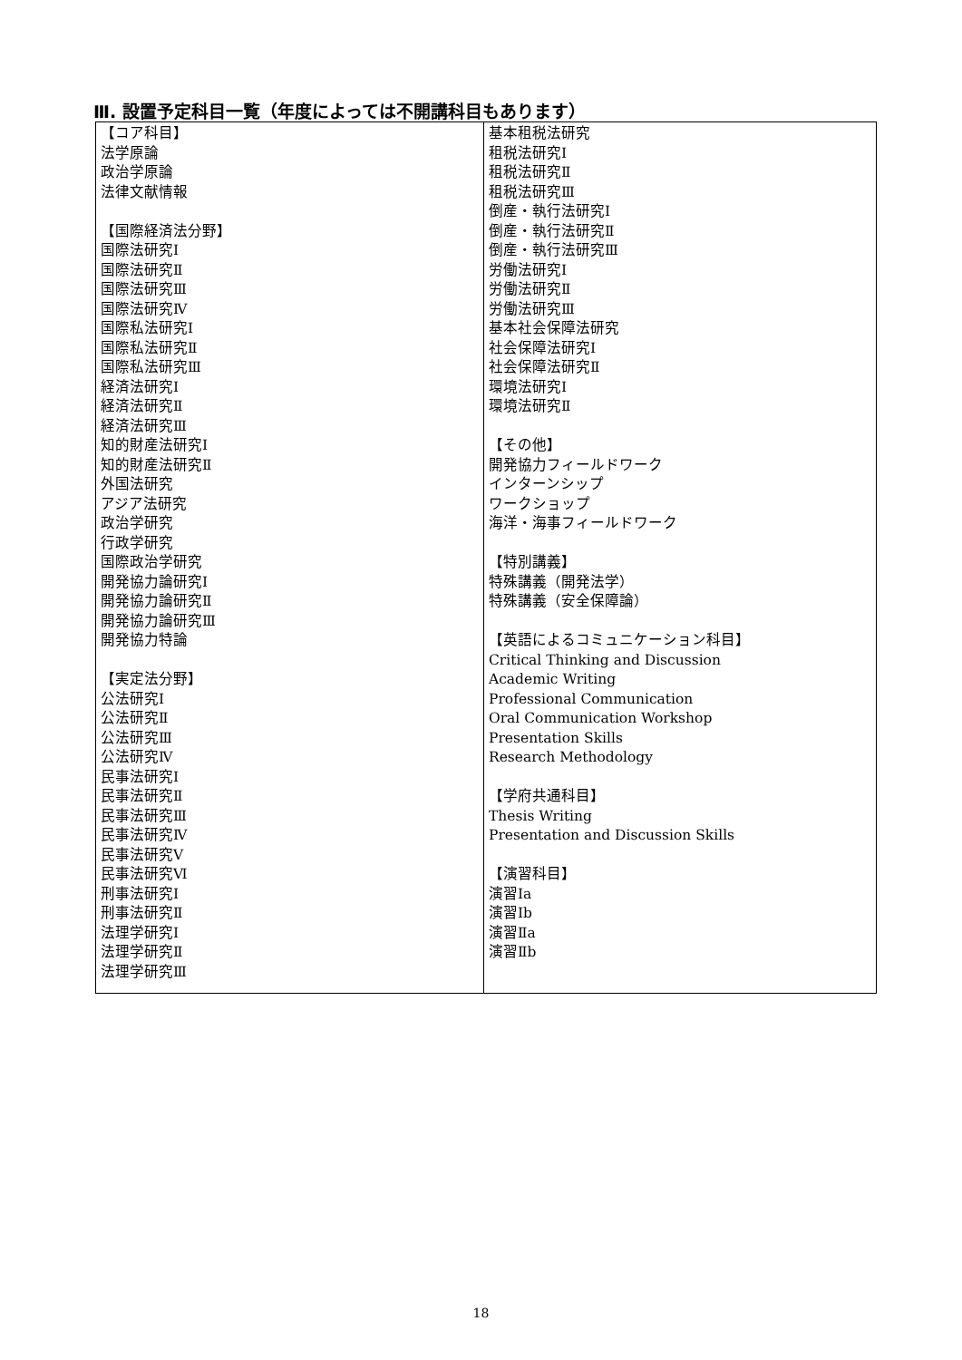Ⅲ. 設置予定科目一覧（年度によっては不開講科目もあります）
| 【コア科目】 法学原論 政治学原論 法律文献情報 【国際経済法分野】 国際法研究Ⅰ 国際法研究Ⅱ 国際法研究Ⅲ 国際法研究Ⅳ 国際私法研究Ⅰ 国際私法研究Ⅱ 国際私法研究Ⅲ 経済法研究Ⅰ 経済法研究Ⅱ 経済法研究Ⅲ 知的財産法研究Ⅰ 知的財産法研究Ⅱ 外国法研究 アジア法研究 政治学研究 行政学研究 国際政治学研究 開発協力論研究Ⅰ 開発協力論研究Ⅱ 開発協力論研究Ⅲ 開発協力特論 【実定法分野】 公法研究Ⅰ 公法研究Ⅱ 公法研究Ⅲ 公法研究Ⅳ 民事法研究Ⅰ 民事法研究Ⅱ 民事法研究Ⅲ 民事法研究Ⅳ 民事法研究Ⅴ 民事法研究Ⅵ 刑事法研究Ⅰ 刑事法研究Ⅱ 法理学研究Ⅰ 法理学研究Ⅱ 法理学研究Ⅲ | 基本租税法研究 租税法研究Ⅰ 租税法研究Ⅱ 租税法研究Ⅲ 倒産・執行法研究Ⅰ 倒産・執行法研究Ⅱ 倒産・執行法研究Ⅲ 労働法研究Ⅰ 労働法研究Ⅱ 労働法研究Ⅲ 基本社会保障法研究 社会保障法研究Ⅰ 社会保障法研究Ⅱ 環境法研究Ⅰ 環境法研究Ⅱ 【その他】 開発協力フィールドワーク インターンシップ ワークショップ 海洋・海事フィールドワーク 【特別講義】 特殊講義（開発法学） 特殊講義（安全保障論） 【英語によるコミュニケーション科目】 Critical Thinking and Discussion Academic Writing Professional Communication Oral Communication Workshop Presentation Skills Research Methodology 【学府共通科目】 Thesis Writing Presentation and Discussion Skills 【演習科目】 演習Ⅰa 演習Ⅰb 演習Ⅱa 演習Ⅱb |
18